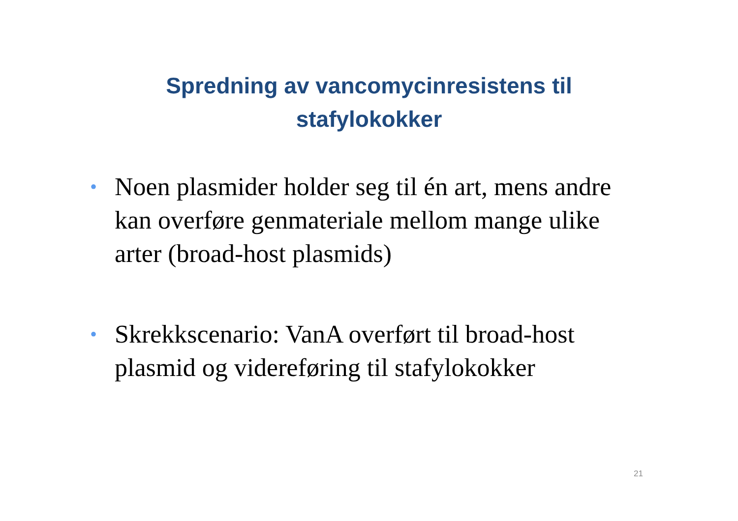Spredning av vancomycinresistens til
stafylokokker
• Noen plasmider holder seg til én art, mens andre kan overføre genmateriale mellom mange ulike arter (broad-host plasmids)
• Skrekkscenario: VanA overført til broad-host plasmid og videreføring til stafylokokker
21